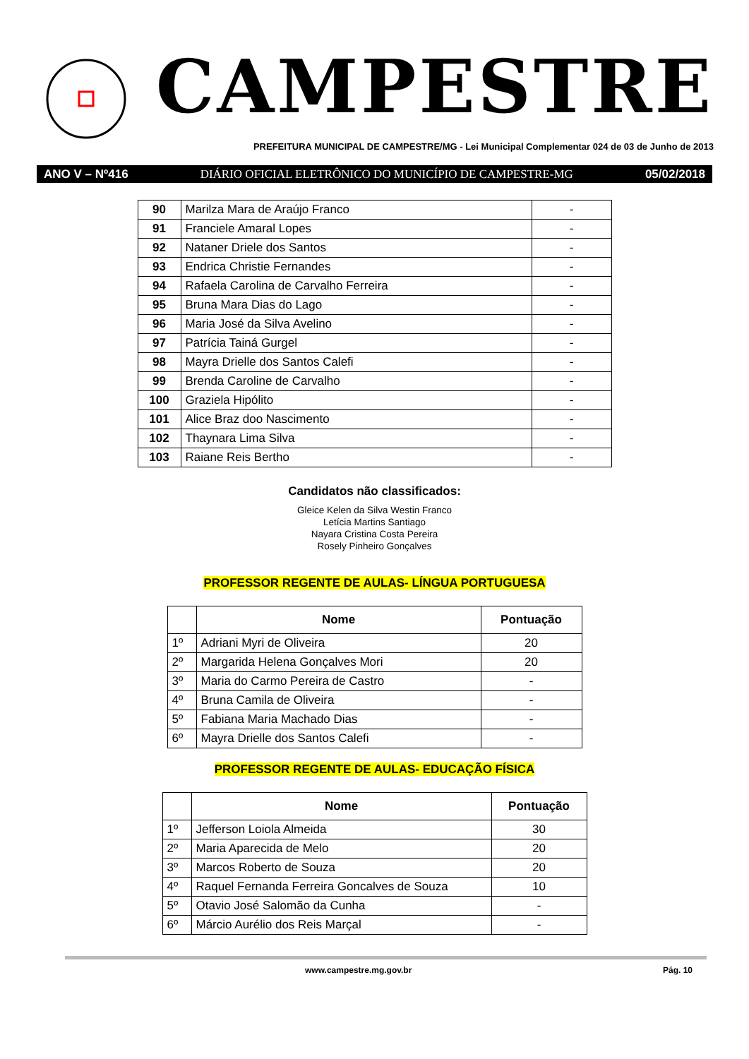CAMPESTRE
PREFEITURA MUNICIPAL DE CAMPESTRE/MG - Lei Municipal Complementar 024 de 03 de Junho de 2013
ANO V – Nº416 DIÁRIO OFICIAL ELETRÔNICO DO MUNICÍPIO DE CAMPESTRE-MG 05/02/2018
| 90 | Marilza Mara de Araújo Franco | - |
| 91 | Franciele Amaral Lopes | - |
| 92 | Nataner Driele dos Santos | - |
| 93 | Endrica Christie Fernandes | - |
| 94 | Rafaela Carolina de Carvalho Ferreira | - |
| 95 | Bruna Mara Dias do Lago | - |
| 96 | Maria José da Silva Avelino | - |
| 97 | Patrícia Tainá Gurgel | - |
| 98 | Mayra Drielle dos Santos Calefi | - |
| 99 | Brenda Caroline de Carvalho | - |
| 100 | Graziela Hipólito | - |
| 101 | Alice Braz doo Nascimento | - |
| 102 | Thaynara Lima Silva | - |
| 103 | Raiane Reis Bertho | - |
Candidatos não classificados:
Gleice Kelen da Silva Westin Franco
Letícia Martins Santiago
Nayara Cristina Costa Pereira
Rosely Pinheiro Gonçalves
PROFESSOR REGENTE DE AULAS- LÍNGUA PORTUGUESA
| | Nome | Pontuação |
| --- | --- | --- |
| 1º | Adriani Myri de Oliveira | 20 |
| 2º | Margarida Helena Gonçalves Mori | 20 |
| 3º | Maria do Carmo Pereira de Castro | - |
| 4º | Bruna Camila de Oliveira | - |
| 5º | Fabiana Maria Machado Dias | - |
| 6º | Mayra Drielle dos Santos Calefi | - |
PROFESSOR REGENTE DE AULAS- EDUCAÇÃO FÍSICA
| | Nome | Pontuação |
| --- | --- | --- |
| 1º | Jefferson Loiola Almeida | 30 |
| 2º | Maria Aparecida de Melo | 20 |
| 3º | Marcos Roberto de Souza | 20 |
| 4º | Raquel Fernanda Ferreira Goncalves de Souza | 10 |
| 5º | Otavio José Salomão da Cunha | - |
| 6º | Márcio Aurélio dos Reis Marçal | - |
www.campestre.mg.gov.br Pág. 10